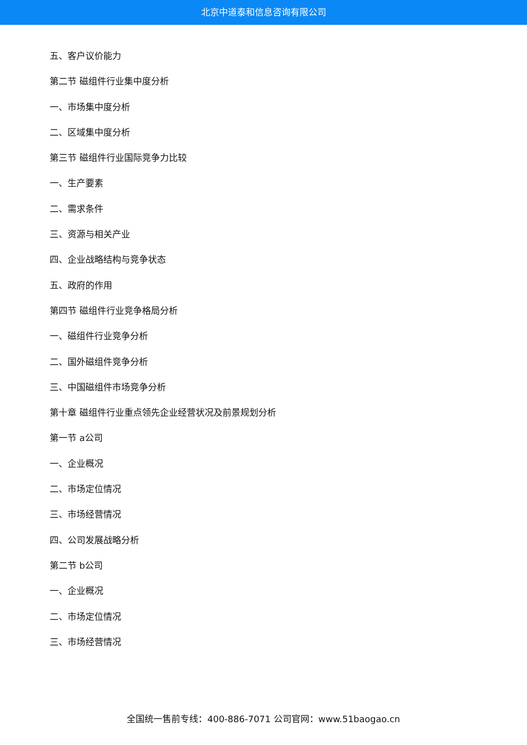北京中道泰和信息咨询有限公司
五、客户议价能力
第二节 磁组件行业集中度分析
一、市场集中度分析
二、区域集中度分析
第三节 磁组件行业国际竞争力比较
一、生产要素
二、需求条件
三、资源与相关产业
四、企业战略结构与竞争状态
五、政府的作用
第四节 磁组件行业竞争格局分析
一、磁组件行业竞争分析
二、国外磁组件竞争分析
三、中国磁组件市场竞争分析
第十章 磁组件行业重点领先企业经营状况及前景规划分析
第一节 a公司
一、企业概况
二、市场定位情况
三、市场经营情况
四、公司发展战略分析
第二节 b公司
一、企业概况
二、市场定位情况
三、市场经营情况
全国统一售前专线：400-886-7071 公司官网：www.51baogao.cn